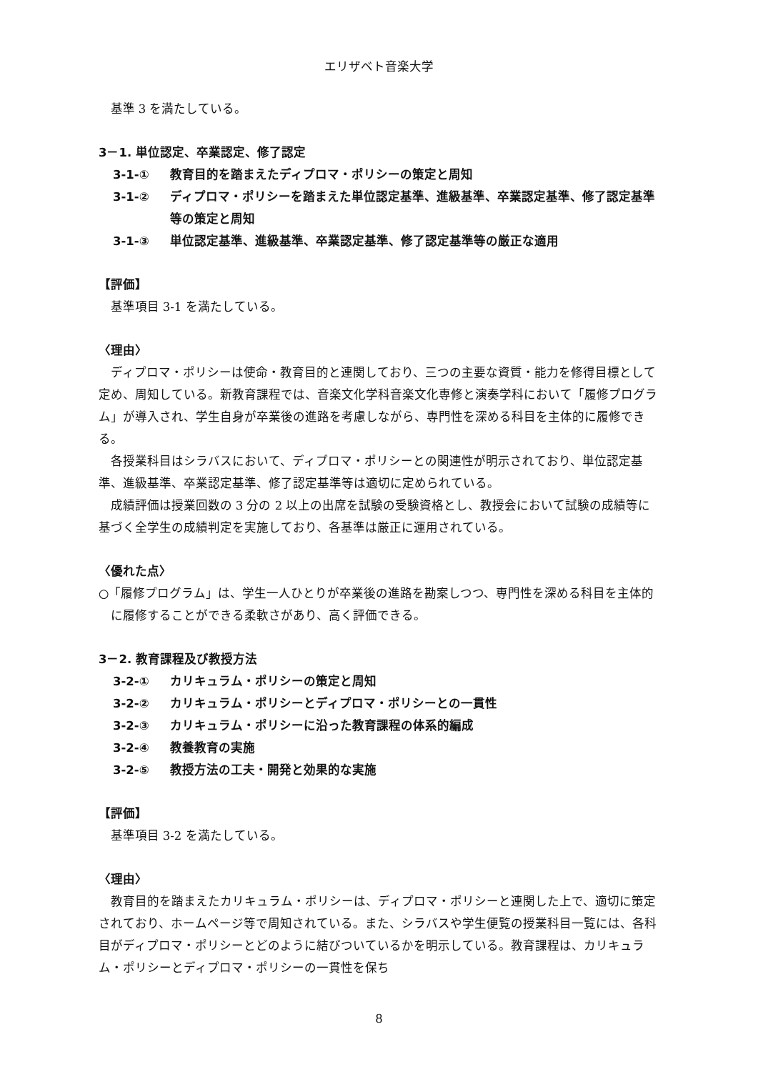エリザベト音楽大学
基準 3 を満たしている。
3－1. 単位認定、卒業認定、修了認定
3-1-① 教育目的を踏まえたディプロマ・ポリシーの策定と周知
3-1-② ディプロマ・ポリシーを踏まえた単位認定基準、進級基準、卒業認定基準、修了認定基準等の策定と周知
3-1-③ 単位認定基準、進級基準、卒業認定基準、修了認定基準等の厳正な適用
【評価】
基準項目 3-1 を満たしている。
〈理由〉
ディプロマ・ポリシーは使命・教育目的と連関しており、三つの主要な資質・能力を修得目標として定め、周知している。新教育課程では、音楽文化学科音楽文化専修と演奏学科において「履修プログラム」が導入され、学生自身が卒業後の進路を考慮しながら、専門性を深める科目を主体的に履修できる。
各授業科目はシラバスにおいて、ディプロマ・ポリシーとの関連性が明示されており、単位認定基準、進級基準、卒業認定基準、修了認定基準等は適切に定められている。
成績評価は授業回数の 3 分の 2 以上の出席を試験の受験資格とし、教授会において試験の成績等に基づく全学生の成績判定を実施しており、各基準は厳正に運用されている。
〈優れた点〉
○「履修プログラム」は、学生一人ひとりが卒業後の進路を勘案しつつ、専門性を深める科目を主体的に履修することができる柔軟さがあり、高く評価できる。
3－2. 教育課程及び教授方法
3-2-① カリキュラム・ポリシーの策定と周知
3-2-② カリキュラム・ポリシーとディプロマ・ポリシーとの一貫性
3-2-③ カリキュラム・ポリシーに沿った教育課程の体系的編成
3-2-④ 教養教育の実施
3-2-⑤ 教授方法の工夫・開発と効果的な実施
【評価】
基準項目 3-2 を満たしている。
〈理由〉
教育目的を踏まえたカリキュラム・ポリシーは、ディプロマ・ポリシーと連関した上で、適切に策定されており、ホームページ等で周知されている。また、シラバスや学生便覧の授業科目一覧には、各科目がディプロマ・ポリシーとどのように結びついているかを明示している。教育課程は、カリキュラム・ポリシーとディプロマ・ポリシーの一貫性を保ち
8